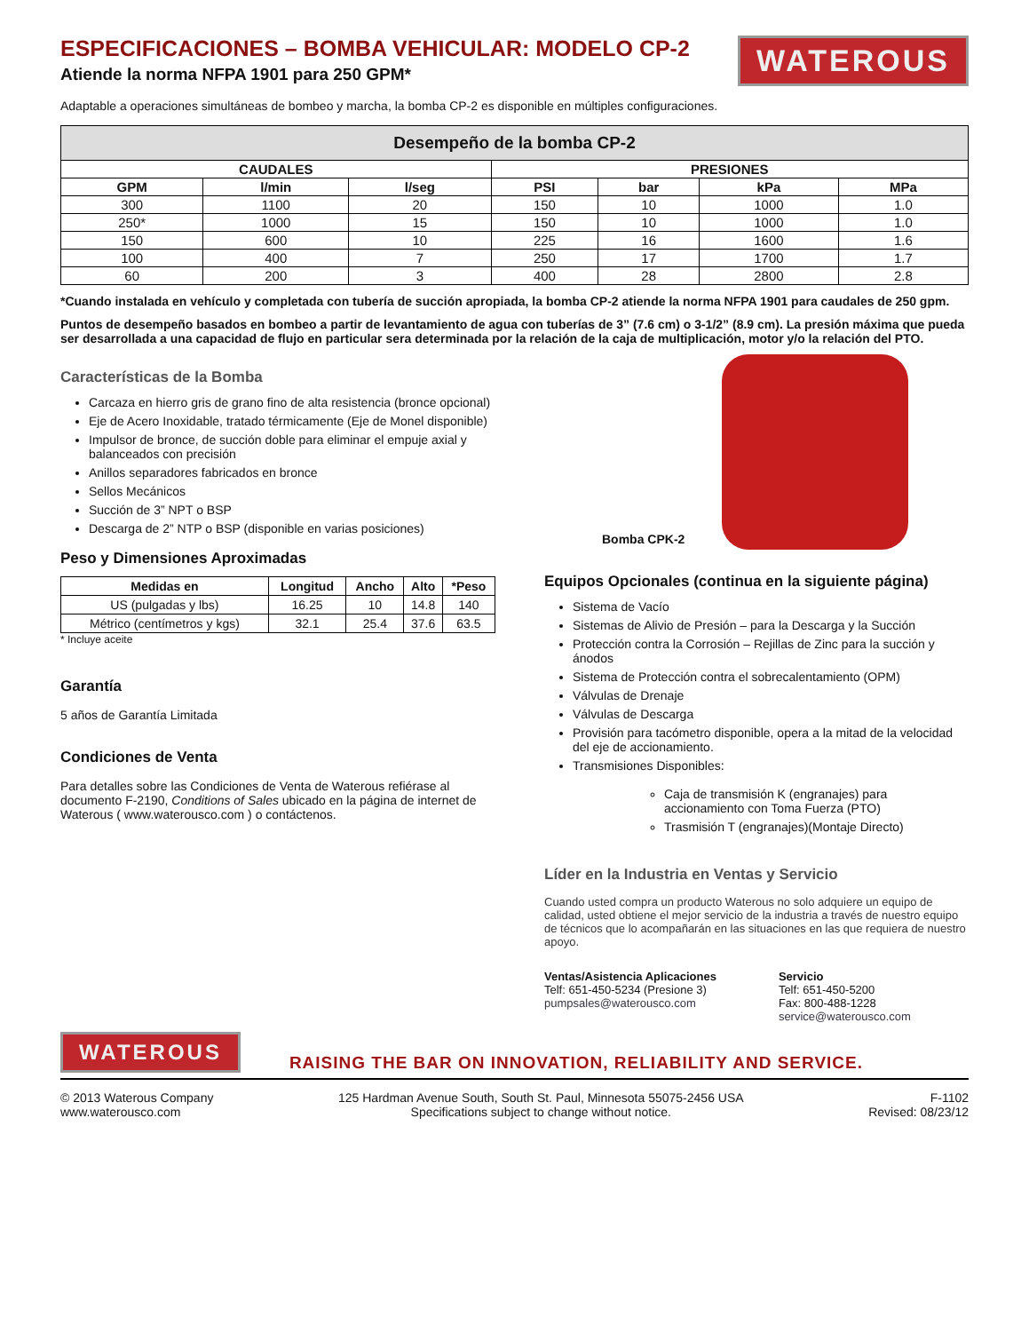ESPECIFICACIONES – BOMBA VEHICULAR: MODELO CP-2
Atiende la norma NFPA 1901 para 250 GPM*
WATEROUS
Adaptable a operaciones simultáneas de bombeo y marcha, la bomba CP-2 es disponible en múltiples configuraciones.
| Desempeño de la bomba CP-2 | | | | | | |
| --- | --- | --- | --- | --- | --- | --- |
| CAUDALES | | | PRESIONES | | | |
| GPM | l/min | l/seg | PSI | bar | kPa | MPa |
| 300 | 1100 | 20 | 150 | 10 | 1000 | 1.0 |
| 250* | 1000 | 15 | 150 | 10 | 1000 | 1.0 |
| 150 | 600 | 10 | 225 | 16 | 1600 | 1.6 |
| 100 | 400 | 7 | 250 | 17 | 1700 | 1.7 |
| 60 | 200 | 3 | 400 | 28 | 2800 | 2.8 |
*Cuando instalada en vehículo y completada con tubería de succión apropiada, la bomba CP-2 atiende la norma NFPA 1901 para caudales de 250 gpm.
Puntos de desempeño basados en bombeo a partir de levantamiento de agua con tuberías de 3” (7.6 cm) o 3-1/2” (8.9 cm). La presión máxima que pueda ser desarrollada a una capacidad de flujo en particular sera determinada por la relación de la caja de multiplicación, motor y/o la relación del PTO.
Características de la Bomba
Carcaza en hierro gris de grano fino de alta resistencia (bronce opcional)
Eje de Acero Inoxidable, tratado térmicamente (Eje de Monel disponible)
Impulsor de bronce, de succión doble para eliminar el empuje axial y balanceados con precisión
Anillos separadores fabricados en bronce
Sellos Mecánicos
Succión de 3” NPT o BSP
Descarga de 2” NTP o BSP (disponible en varias posiciones)
Peso y Dimensiones Aproximadas
| Medidas en | Longitud | Ancho | Alto | *Peso |
| --- | --- | --- | --- | --- |
| US (pulgadas y lbs) | 16.25 | 10 | 14.8 | 140 |
| Métrico (centímetros y kgs) | 32.1 | 25.4 | 37.6 | 63.5 |
* Incluye aceite
Garantía
5 años de Garantía Limitada
Condiciones de Venta
Para detalles sobre las Condiciones de Venta de Waterous refiérase al documento F-2190, Conditions of Sales ubicado en la página de internet de Waterous ( www.waterousco.com ) o contáctenos.
Bomba CPK-2
Equipos Opcionales (continua en la siguiente página)
Sistema de Vacío
Sistemas de Alivio de Presión – para la Descarga y la Succión
Protección contra la Corrosión – Rejillas de Zinc para la succión y ánodos
Sistema de Protección contra el sobrecalentamiento (OPM)
Válvulas de Drenaje
Válvulas de Descarga
Provisión para tacómetro disponible, opera a la mitad de la velocidad del eje de accionamiento.
Transmisiones Disponibles:
Caja de transmisión K (engranajes) para accionamiento con Toma Fuerza (PTO)
Trasmisión T (engranajes)(Montaje Directo)
Líder en la Industria en Ventas y Servicio
Cuando usted compra un producto Waterous no solo adquiere un equipo de calidad, usted obtiene el mejor servicio de la industria a través de nuestro equipo de técnicos que lo acompañarán en las situaciones en las que requiera de nuestro apoyo.
Ventas/Asistencia Aplicaciones
Telf: 651-450-5234 (Presione 3)
pumpsales@waterousco.com
Servicio
Telf: 651-450-5200
Fax: 800-488-1228
service@waterousco.com
WATEROUS
RAISING THE BAR ON INNOVATION, RELIABILITY AND SERVICE.
© 2013 Waterous Company
www.waterousco.com
125 Hardman Avenue South, South St. Paul, Minnesota 55075-2456 USA
Specifications subject to change without notice.
F-1102
Revised: 08/23/12